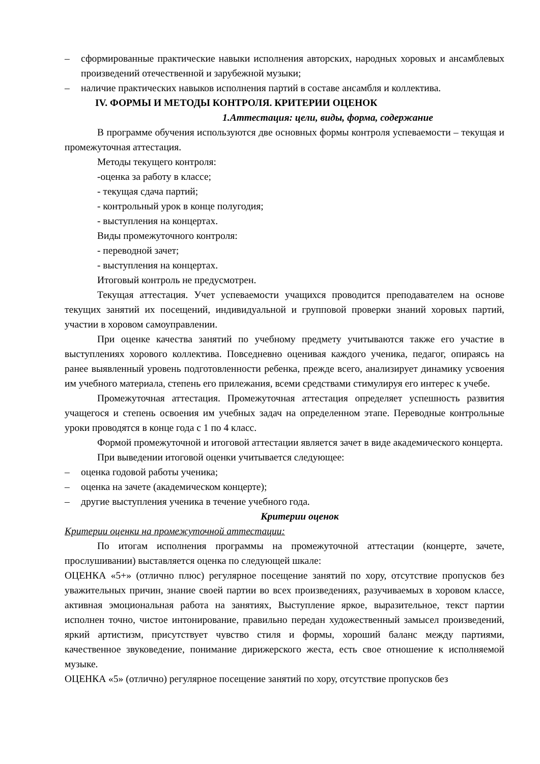– сформированные практические навыки исполнения авторских, народных хоровых и ансамблевых произведений отечественной и зарубежной музыки;
– наличие практических навыков исполнения партий в составе ансамбля и коллектива.
IV. ФОРМЫ И МЕТОДЫ КОНТРОЛЯ. КРИТЕРИИ ОЦЕНОК
1.Аттестация: цели, виды, форма, содержание
В программе обучения используются две основных формы контроля успеваемости – текущая и промежуточная аттестация.
Методы текущего контроля:
-оценка за работу в классе;
- текущая сдача партий;
- контрольный урок в конце полугодия;
- выступления на концертах.
Виды промежуточного контроля:
- переводной зачет;
- выступления на концертах.
Итоговый контроль не предусмотрен.
Текущая аттестация. Учет успеваемости учащихся проводится преподавателем на основе текущих занятий их посещений, индивидуальной и групповой проверки знаний хоровых партий, участии в хоровом самоуправлении.
При оценке качества занятий по учебному предмету учитываются также его участие в выступлениях хорового коллектива. Повседневно оценивая каждого ученика, педагог, опираясь на ранее выявленный уровень подготовленности ребенка, прежде всего, анализирует динамику усвоения им учебного материала, степень его прилежания, всеми средствами стимулируя его интерес к учебе.
Промежуточная аттестация. Промежуточная аттестация определяет успешность развития учащегося и степень освоения им учебных задач на определенном этапе. Переводные контрольные уроки проводятся в конце года с 1 по 4 класс.
Формой промежуточной и итоговой аттестации является зачет в виде академического концерта.
При выведении итоговой оценки учитывается следующее:
– оценка годовой работы ученика;
– оценка на зачете (академическом концерте);
– другие выступления ученика в течение учебного года.
Критерии оценок
Критерии оценки на промежуточной аттестации:
По итогам исполнения программы на промежуточной аттестации (концерте, зачете, прослушивании) выставляется оценка по следующей шкале:
ОЦЕНКА «5+» (отлично плюс) регулярное посещение занятий по хору, отсутствие пропусков без уважительных причин, знание своей партии во всех произведениях, разучиваемых в хоровом классе, активная эмоциональная работа на занятиях, Выступление яркое, выразительное, текст партии исполнен точно, чистое интонирование, правильно передан художественный замысел произведений, яркий артистизм, присутствует чувство стиля и формы, хороший баланс между партиями, качественное звуковедение, понимание дирижерского жеста, есть свое отношение к исполняемой музыке.
ОЦЕНКА «5» (отлично) регулярное посещение занятий по хору, отсутствие пропусков без